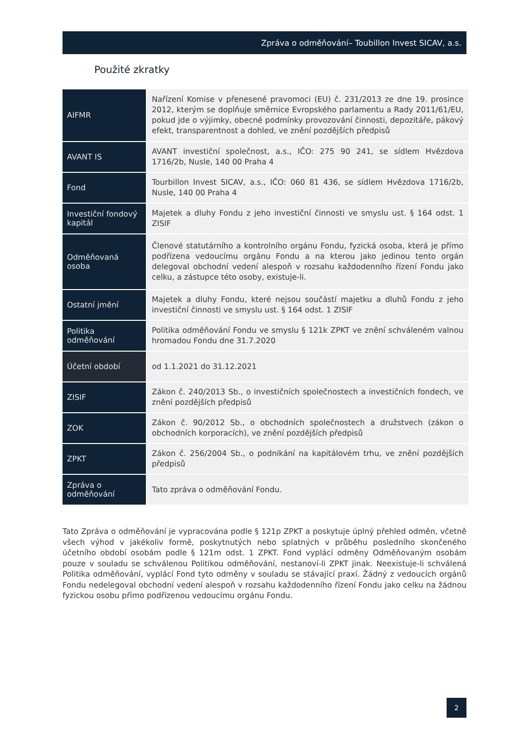Zpráva o odměňování– Toubillon Invest SICAV, a.s.
Použité zkratky
| AIFMR | Nařízení Komise v přenesené pravomoci (EU) č. 231/2013 ze dne 19. prosince 2012, kterým se doplňuje směrnice Evropského parlamentu a Rady 2011/61/EU, pokud jde o výjimky, obecné podmínky provozování činnosti, depozitáře, pákový efekt, transparentnost a dohled, ve znění pozdějších předpisů |
| AVANT IS | AVANT investiční společnost, a.s., IČO: 275 90 241, se sídlem Hvězdova 1716/2b, Nusle, 140 00 Praha 4 |
| Fond | Tourbillon Invest SICAV, a.s., IČO: 060 81 436, se sídlem Hvězdova 1716/2b, Nusle, 140 00 Praha 4 |
| Investiční fondový kapitál | Majetek a dluhy Fondu z jeho investiční činnosti ve smyslu ust. § 164 odst. 1 ZISIF |
| Odměňovaná osoba | Členové statutárního a kontrolního orgánu Fondu, fyzická osoba, která je přímo podřízena vedoucímu orgánu Fondu a na kterou jako jedinou tento orgán delegoval obchodní vedení alespoň v rozsahu každodenního řízení Fondu jako celku, a zástupce této osoby, existuje-li. |
| Ostatní jmění | Majetek a dluhy Fondu, které nejsou součástí majetku a dluhů Fondu z jeho investiční činnosti ve smyslu ust. § 164 odst. 1 ZISIF |
| Politika odměňování | Politika odměňování Fondu ve smyslu § 121k ZPKT ve znění schváleném valnou hromadou Fondu dne 31.7.2020 |
| Účetní období | od 1.1.2021 do 31.12.2021 |
| ZISIF | Zákon č. 240/2013 Sb., o investičních společnostech a investičních fondech, ve znění pozdějších předpisů |
| ZOK | Zákon č. 90/2012 Sb., o obchodních společnostech a družstvech (zákon o obchodních korporacích), ve znění pozdějších předpisů |
| ZPKT | Zákon č. 256/2004 Sb., o podnikání na kapitálovém trhu, ve znění pozdějších předpisů |
| Zpráva o odměňování | Tato zpráva o odměňování Fondu. |
Tato Zpráva o odměňování je vypracována podle § 121p ZPKT a poskytuje úplný přehled odměn, včetně všech výhod v jakékoliv formě, poskytnutých nebo splatných v průběhu posledního skončeného účetního období osobám podle § 121m odst. 1 ZPKT. Fond vyplácí odměny Odměňovaným osobám pouze v souladu se schválenou Politikou odměňování, nestanoví-li ZPKT jinak. Neexistuje-li schválená Politika odměňování, vyplácí Fond tyto odměny v souladu se stávající praxí. Žádný z vedoucích orgánů Fondu nedelegoval obchodní vedení alespoň v rozsahu každodenního řízení Fondu jako celku na žádnou fyzickou osobu přímo podřízenou vedoucímu orgánu Fondu.
2